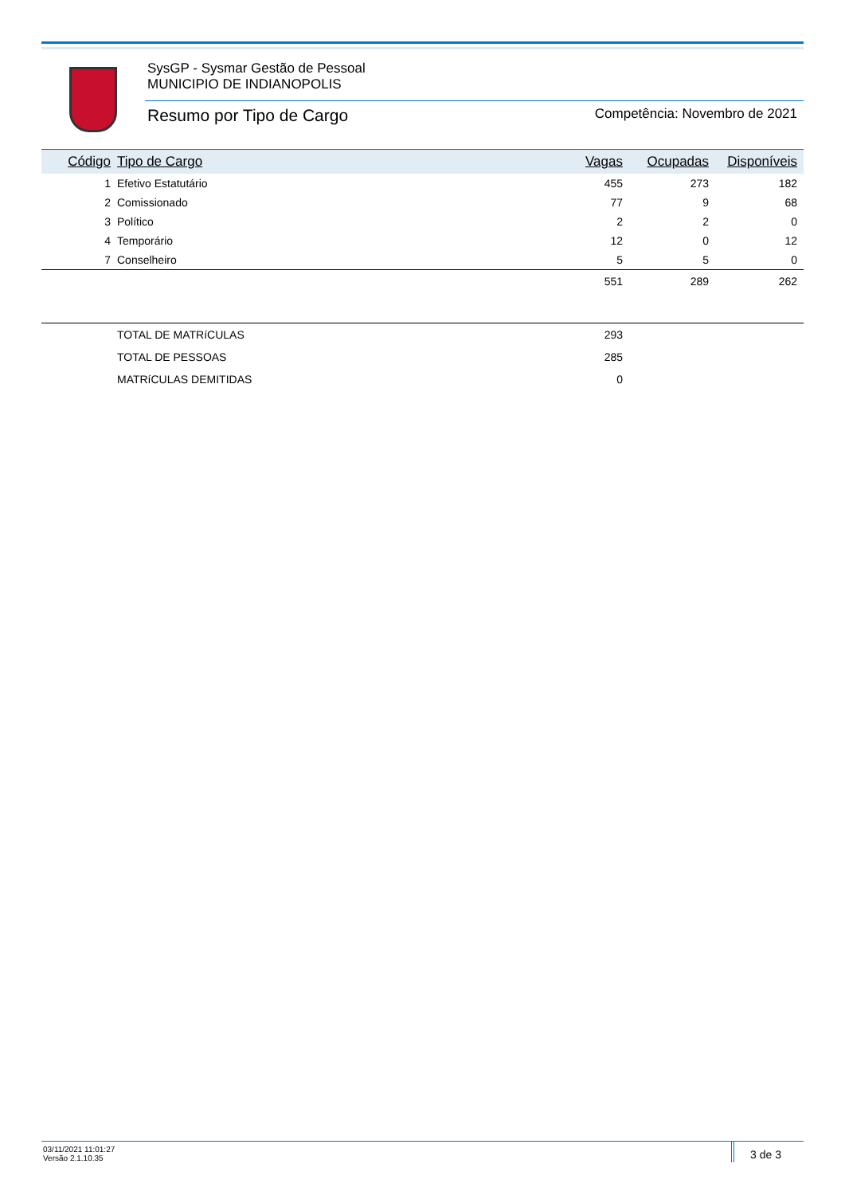SysGP - Sysmar Gestão de Pessoal
MUNICIPIO DE INDIANOPOLIS
Resumo por Tipo de Cargo Competência: Novembro de 2021
| Código | Tipo de Cargo | Vagas | Ocupadas | Disponíveis |
| --- | --- | --- | --- | --- |
| 1 | Efetivo Estatutário | 455 | 273 | 182 |
| 2 | Comissionado | 77 | 9 | 68 |
| 3 | Político | 2 | 2 | 0 |
| 4 | Temporário | 12 | 0 | 12 |
| 7 | Conselheiro | 5 | 5 | 0 |
| | | 551 | 289 | 262 |
| | TOTAL DE MATRíCULAS | 293 | |
| | TOTAL DE PESSOAS | 285 | |
| | MATRíCULAS DEMITIDAS | 0 | |
03/11/2021 11:01:27
Versão 2.1.10.35
3 de 3